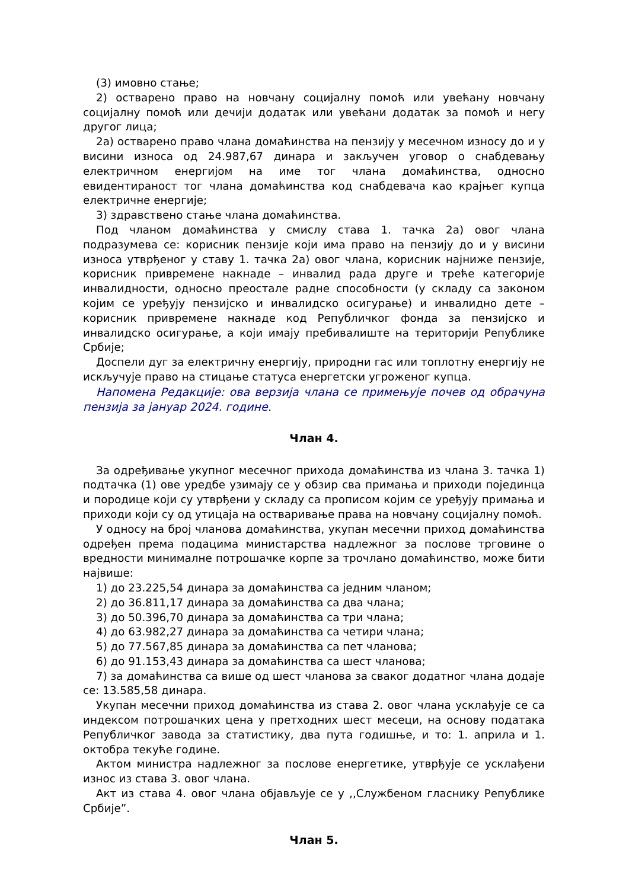(3) имовно стање;
2) остварено право на новчану социјалну помоћ или увећану новчану социјалну помоћ или дечији додатак или увећани додатак за помоћ и негу другог лица;
2а) остварено право члана домаћинства на пензију у месечном износу до и у висини износа од 24.987,67 динара и закључен уговор о снабдевању електричном енергијом на име тог члана домаћинства, односно евидентираност тог члана домаћинства код снабдевача као крајњег купца електричне енергије;
3) здравствено стање члана домаћинства.
Под чланом домаћинства у смислу става 1. тачка 2а) овог члана подразумева се: корисник пензије који има право на пензију до и у висини износа утврђеног у ставу 1. тачка 2а) овог члана, корисник најниже пензије, корисник привремене накнаде – инвалид рада друге и треће категорије инвалидности, односно преостале радне способности (у складу са законом којим се уређују пензијско и инвалидско осигурање) и инвалидно дете – корисник привремене накнаде код Републичког фонда за пензијско и инвалидско осигурање, а који имају пребивалиште на територији Републике Србије;
Доспели дуг за електричну енергију, природни гас или топлотну енергију не искључује право на стицање статуса енергетски угроженог купца.
Напомена Редакције: ова верзија члана се примењује почев од обрачуна пензија за јануар 2024. године.
Члан 4.
За одређивање укупног месечног прихода домаћинства из члана 3. тачка 1) подтачка (1) ове уредбе узимају се у обзир сва примања и приходи појединца и породице који су утврђени у складу са прописом којим се уређују примања и приходи који су од утицаја на остваривање права на новчану социјалну помоћ.
У односу на број чланова домаћинства, укупан месечни приход домаћинства одређен према подацима министарства надлежног за послове трговине о вредности минималне потрошачке корпе за трочлано домаћинство, може бити највише:
1) до 23.225,54 динара за домаћинства са једним чланом;
2) до 36.811,17 динара за домаћинства са два члана;
3) до 50.396,70 динара за домаћинства са три члана;
4) до 63.982,27 динара за домаћинства са четири члана;
5) до 77.567,85 динара за домаћинства са пет чланова;
6) до 91.153,43 динара за домаћинства са шест чланова;
7) за домаћинства са више од шест чланова за сваког додатног члана додаје се: 13.585,58 динара.
Укупан месечни приход домаћинства из става 2. овог члана усклађује се са индексом потрошачких цена у претходних шест месеци, на основу података Републичког завода за статистику, два пута годишње, и то: 1. априла и 1. октобра текуће године.
Актом министра надлежног за послове енергетике, утврђује се усклађени износ из става 3. овог члана.
Акт из става 4. овог члана објављује се у ,,Службеном гласнику Републике Србије”.
Члан 5.